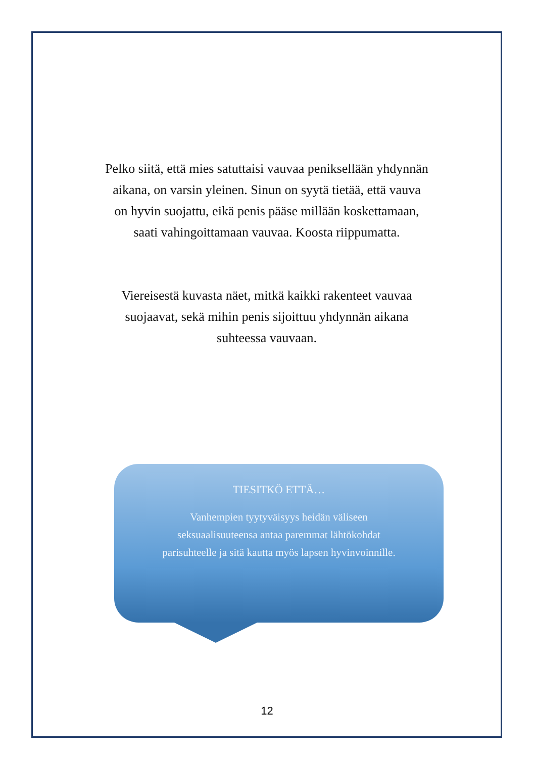Pelko siitä, että mies satuttaisi vauvaa peniksellään yhdynnän
aikana, on varsin yleinen. Sinun on syytä tietää, että vauva
on hyvin suojattu, eikä penis pääse millään koskettamaan,
saati vahingoittamaan vauvaa. Koosta riippumatta.
Viereisestä kuvasta näet, mitkä kaikki rakenteet vauvaa
suojaavat, sekä mihin penis sijoittuu yhdynnän aikana
suhteessa vauvaan.
TIESITKÖ ETTÄ…
Vanhempien tyytyväisyys heidän väliseen
seksuaalisuuteensa antaa paremmat lähtökohdat
parisuhteelle ja sitä kautta myös lapsen hyvinvoinnille.
12